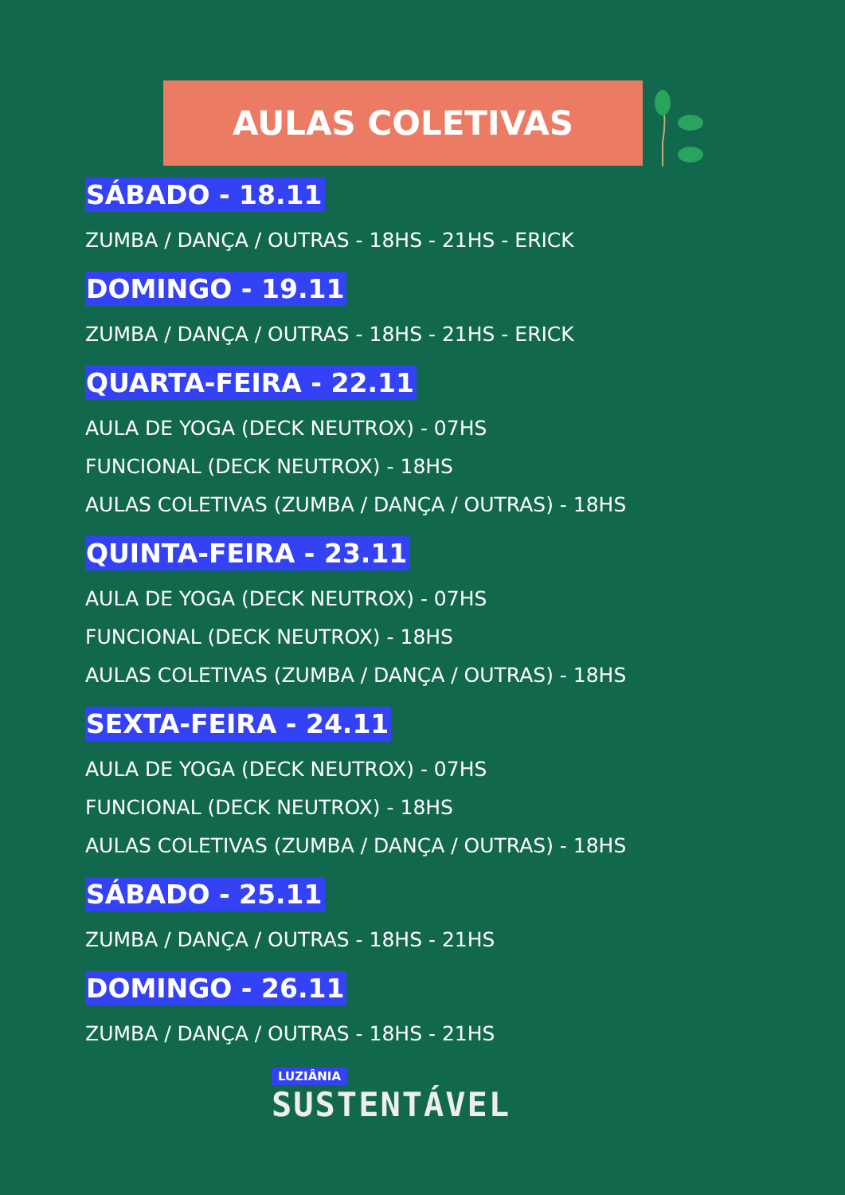AULAS COLETIVAS
SÁBADO - 18.11
ZUMBA / DANÇA / OUTRAS - 18HS - 21HS - ERICK
DOMINGO - 19.11
ZUMBA / DANÇA / OUTRAS - 18HS - 21HS - ERICK
QUARTA-FEIRA - 22.11
AULA DE YOGA (DECK NEUTROX) - 07HS
FUNCIONAL (DECK NEUTROX) - 18HS
AULAS COLETIVAS (ZUMBA / DANÇA / OUTRAS) - 18HS
QUINTA-FEIRA - 23.11
AULA DE YOGA (DECK NEUTROX) - 07HS
FUNCIONAL (DECK NEUTROX) - 18HS
AULAS COLETIVAS (ZUMBA / DANÇA / OUTRAS) - 18HS
SEXTA-FEIRA - 24.11
AULA DE YOGA (DECK NEUTROX) - 07HS
FUNCIONAL (DECK NEUTROX) - 18HS
AULAS COLETIVAS (ZUMBA / DANÇA / OUTRAS) - 18HS
SÁBADO - 25.11
ZUMBA / DANÇA / OUTRAS - 18HS - 21HS
DOMINGO - 26.11
ZUMBA / DANÇA / OUTRAS - 18HS - 21HS
LUZIÂNIA
SUSTENTÁVEL